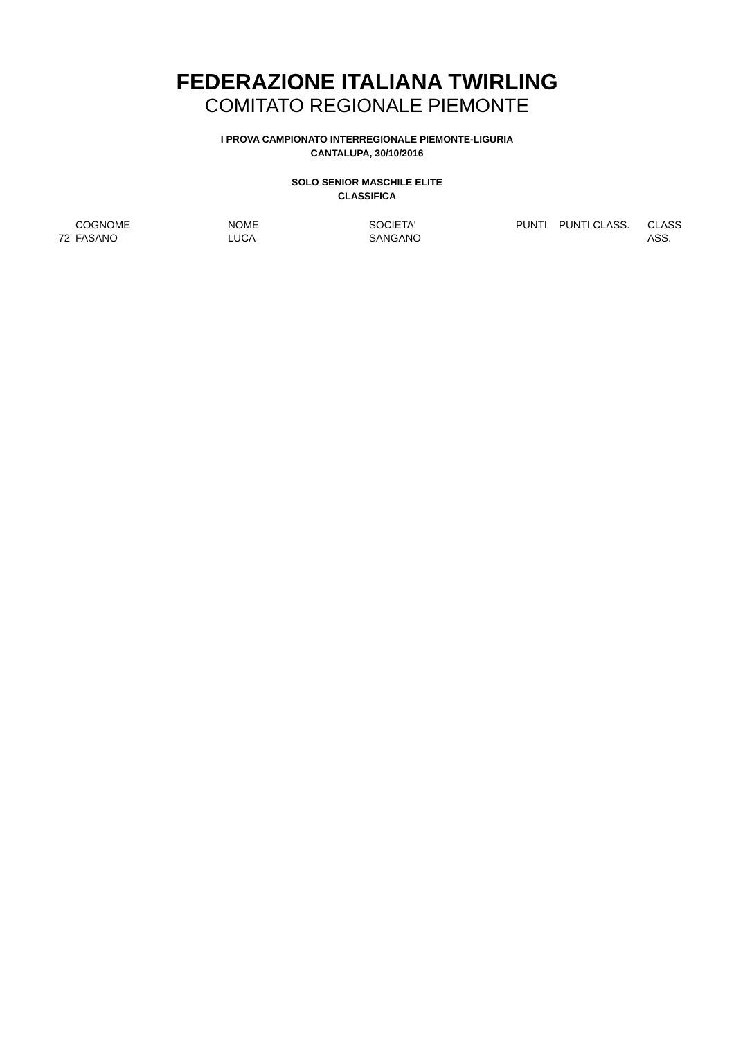FEDERAZIONE ITALIANA TWIRLING
COMITATO REGIONALE PIEMONTE
I PROVA CAMPIONATO INTERREGIONALE PIEMONTE-LIGURIA
CANTALUPA, 30/10/2016
SOLO SENIOR MASCHILE ELITE
CLASSIFICA
| | COGNOME | NOME | SOCIETA' | PUNTI | PUNTI CLASS. | CLASS |
| 72 | FASANO | LUCA | SANGANO | | | ASS. |